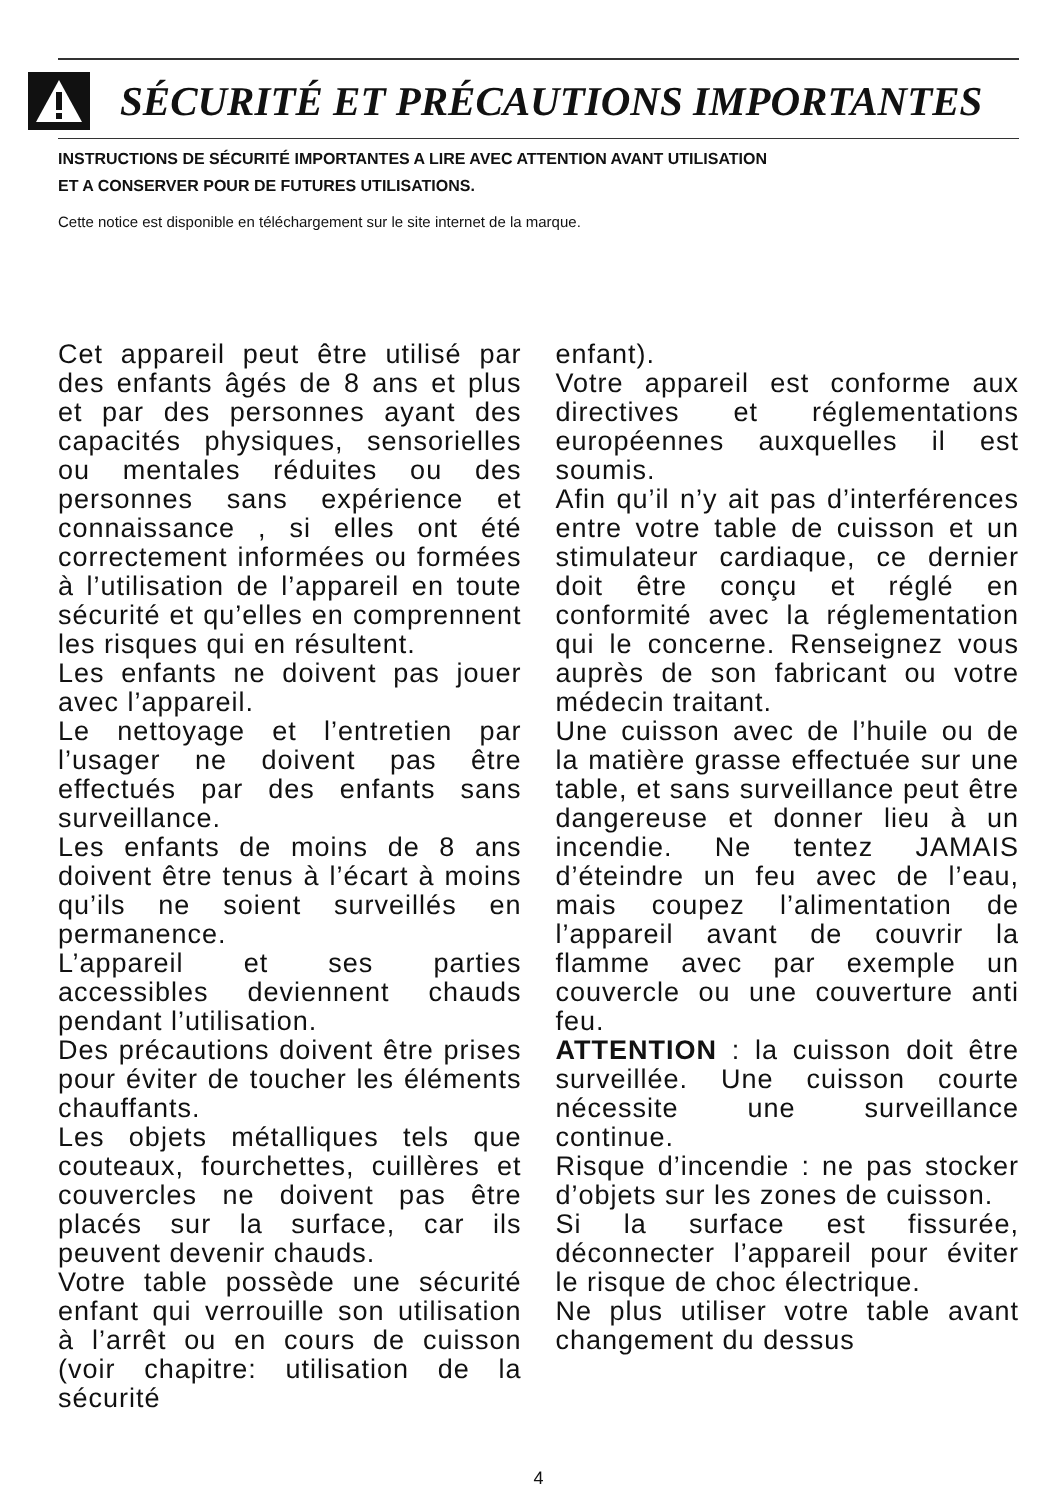SÉCURITÉ ET PRÉCAUTIONS IMPORTANTES
INSTRUCTIONS DE SÉCURITÉ IMPORTANTES A LIRE AVEC ATTENTION AVANT UTILISATION
ET A CONSERVER POUR DE FUTURES UTILISATIONS.
Cette notice est disponible en téléchargement sur le site internet de la marque.
Cet appareil peut être utilisé par des enfants âgés de 8 ans et plus et par des personnes ayant des capacités physiques, sensorielles ou mentales réduites ou des personnes sans expérience et connaissance , si elles ont été correctement informées ou formées à l’utilisation de l’appareil en toute sécurité et qu’elles en comprennent les risques qui en résultent.
Les enfants ne doivent pas jouer avec l’appareil.
Le nettoyage et l’entretien par l’usager ne doivent pas être effectués par des enfants sans surveillance.
Les enfants de moins de 8 ans doivent être tenus à l’écart à moins qu’ils ne soient surveillés en permanence.
L’appareil et ses parties accessibles deviennent chauds pendant l’utilisation.
Des précautions doivent être prises pour éviter de toucher les éléments chauffants.
Les objets métalliques tels que couteaux, fourchettes, cuillères et couvercles ne doivent pas être placés sur la surface, car ils peuvent devenir chauds.
Votre table possède une sécurité enfant qui verrouille son utilisation à l’arrêt ou en cours de cuisson (voir chapitre: utilisation de la sécurité
enfant).
Votre appareil est conforme aux directives et réglementations européennes auxquelles il est soumis.
Afin qu’il n’y ait pas d’interférences entre votre table de cuisson et un stimulateur cardiaque, ce dernier doit être conçu et réglé en conformité avec la réglementation qui le concerne. Renseignez vous auprès de son fabricant ou votre médecin traitant.
Une cuisson avec de l’huile ou de la matière grasse effectuée sur une table, et sans surveillance peut être dangereuse et donner lieu à un incendie. Ne tentez JAMAIS d’éteindre un feu avec de l’eau, mais coupez l’alimentation de l’appareil avant de couvrir la flamme avec par exemple un couvercle ou une couverture anti feu.
ATTENTION : la cuisson doit être surveillée. Une cuisson courte nécessite une surveillance continue.
Risque d’incendie : ne pas stocker d’objets sur les zones de cuisson.
Si la surface est fissurée, déconnecter l’appareil pour éviter le risque de choc électrique.
Ne plus utiliser votre table avant changement du dessus
4